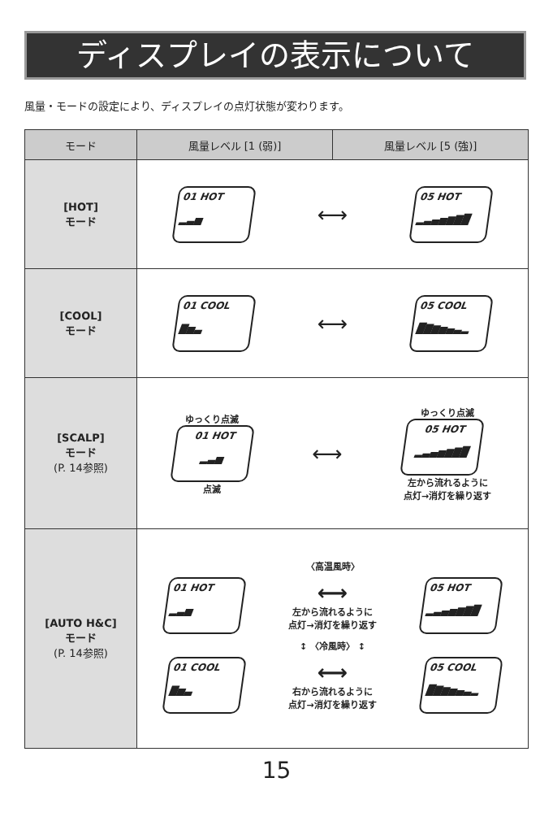ディスプレイの表示について
風量・モードの設定により、ディスプレイの点灯状態が変わります。
| モード | 風量レベル [1 (弱)] | 風量レベル [5 (強)] |
| --- | --- | --- |
| [HOT] モード | 01 HOT ▂▃▅ ⟷ 05 HOT ▂▃▄▅▆▇█ | |
| [COOL] モード | 01 COOL ▇▅▃ ⟷ 05 COOL █▇▆▅▄▃▂ | |
| [SCALP] モード (P. 14参照) | ゆっくり点滅 01 HOT ▂▃▅ 点滅 ⟷ ゆっくり点滅 05 HOT ▂▃▄▅▆▇█ 左から流れるように 点灯→消灯を繰り返す | |
| [AUTO H&C] モード (P. 14参照) | 〈高温風時〉 01 HOT ▂▃▅ ⟷ 左から流れるように 点灯→消灯を繰り返す 05 HOT ▂▃▄▅▆▇█ ↕ 〈冷風時〉 ↕ 01 COOL ▇▅▃ ⟷ 右から流れるように 点灯→消灯を繰り返す 05 COOL █▇▆▅▄▃▂ | |
15